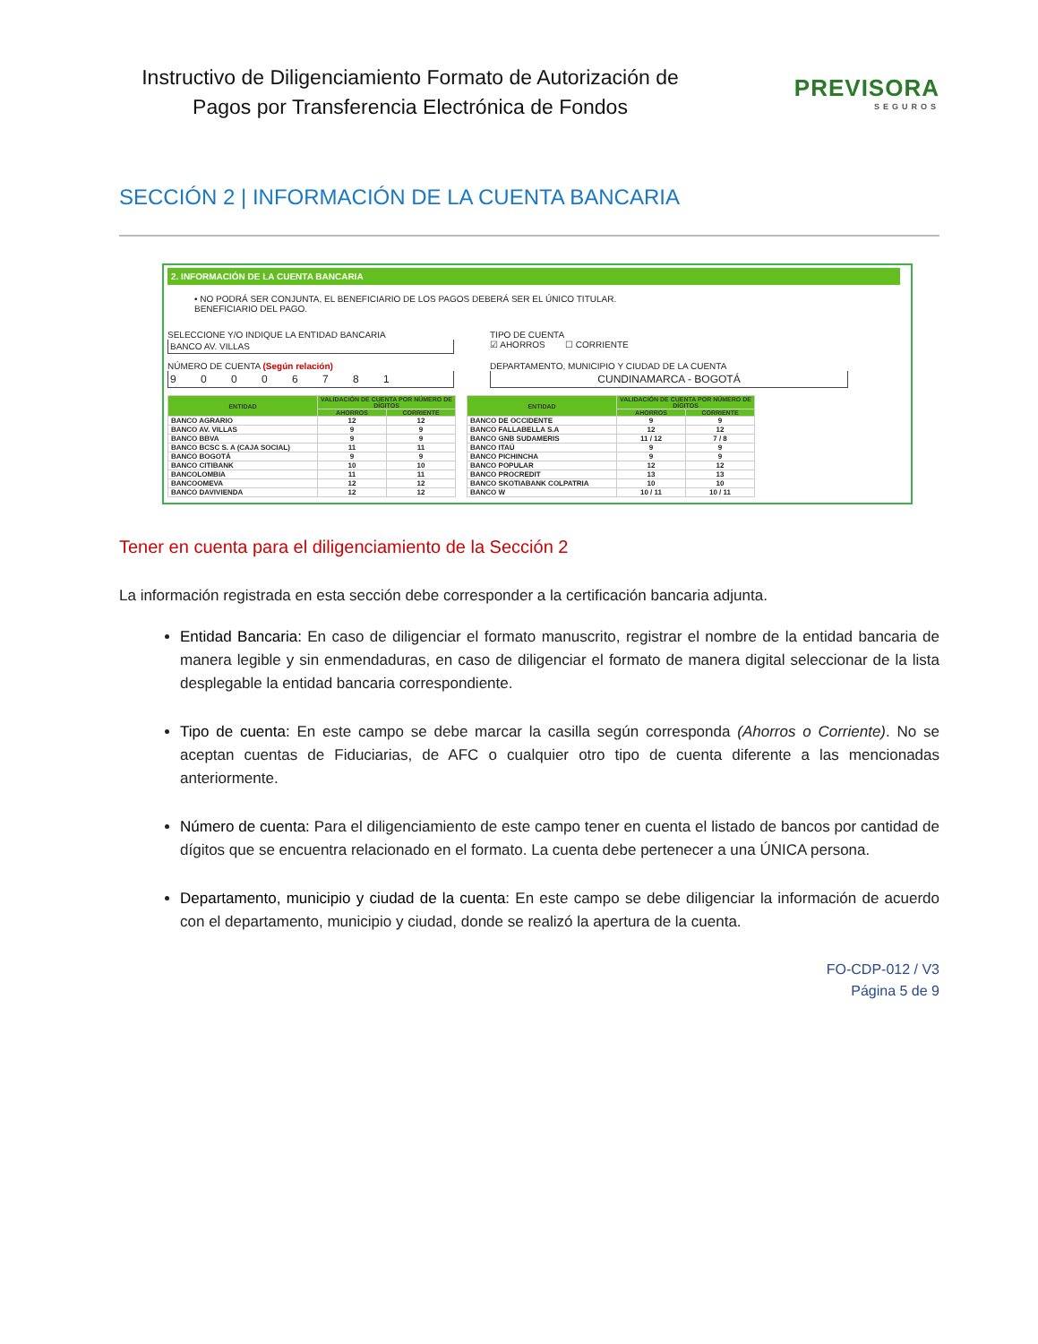Instructivo de Diligenciamiento Formato de Autorización de Pagos por Transferencia Electrónica de Fondos
PREVISORA
SEGUROS
SECCIÓN 2 | INFORMACIÓN DE LA CUENTA BANCARIA
2. INFORMACIÓN DE LA CUENTA BANCARIA
• NO PODRÁ SER CONJUNTA, EL BENEFICIARIO DE LOS PAGOS DEBERÁ SER EL ÚNICO TITULAR.
BENEFICIARIO DEL PAGO.
SELECCIONE Y/O INDIQUE LA ENTIDAD BANCARIA
BANCO AV. VILLAS
TIPO DE CUENTA
☑ AHORROS ☐ CORRIENTE
NÚMERO DE CUENTA (Según relación)
9 0 0 0 6 7 8 1
DEPARTAMENTO, MUNICIPIO Y CIUDAD DE LA CUENTA
CUNDINAMARCA - BOGOTÁ
| ENTIDAD | VALIDACIÓN DE CUENTA POR NÚMERO DE DÍGITOS | |
| --- | --- | --- |
| | AHORROS | CORRIENTE |
| BANCO AGRARIO | 12 | 12 |
| BANCO AV. VILLAS | 9 | 9 |
| BANCO BBVA | 9 | 9 |
| BANCO BCSC S. A (CAJA SOCIAL) | 11 | 11 |
| BANCO BOGOTÁ | 9 | 9 |
| BANCO CITIBANK | 10 | 10 |
| BANCOLOMBIA | 11 | 11 |
| BANCOOMEVA | 12 | 12 |
| BANCO DAVIVIENDA | 12 | 12 |
| ENTIDAD | VALIDACIÓN DE CUENTA POR NÚMERO DE DÍGITOS | |
| --- | --- | --- |
| | AHORROS | CORRIENTE |
| BANCO DE OCCIDENTE | 9 | 9 |
| BANCO FALLABELLA S.A | 12 | 12 |
| BANCO GNB SUDAMERIS | 11 / 12 | 7 / 8 |
| BANCO ITAÚ | 9 | 9 |
| BANCO PICHINCHA | 9 | 9 |
| BANCO POPULAR | 12 | 12 |
| BANCO PROCREDIT | 13 | 13 |
| BANCO SKOTIABANK COLPATRIA | 10 | 10 |
| BANCO W | 10 / 11 | 10 / 11 |
Tener en cuenta para el diligenciamiento de la Sección 2
La información registrada en esta sección debe corresponder a la certificación bancaria adjunta.
Entidad Bancaria: En caso de diligenciar el formato manuscrito, registrar el nombre de la entidad bancaria de manera legible y sin enmendaduras, en caso de diligenciar el formato de manera digital seleccionar de la lista desplegable la entidad bancaria correspondiente.
Tipo de cuenta: En este campo se debe marcar la casilla según corresponda (Ahorros o Corriente). No se aceptan cuentas de Fiduciarias, de AFC o cualquier otro tipo de cuenta diferente a las mencionadas anteriormente.
Número de cuenta: Para el diligenciamiento de este campo tener en cuenta el listado de bancos por cantidad de dígitos que se encuentra relacionado en el formato. La cuenta debe pertenecer a una ÚNICA persona.
Departamento, municipio y ciudad de la cuenta: En este campo se debe diligenciar la información de acuerdo con el departamento, municipio y ciudad, donde se realizó la apertura de la cuenta.
FO-CDP-012 / V3
Página 5 de 9